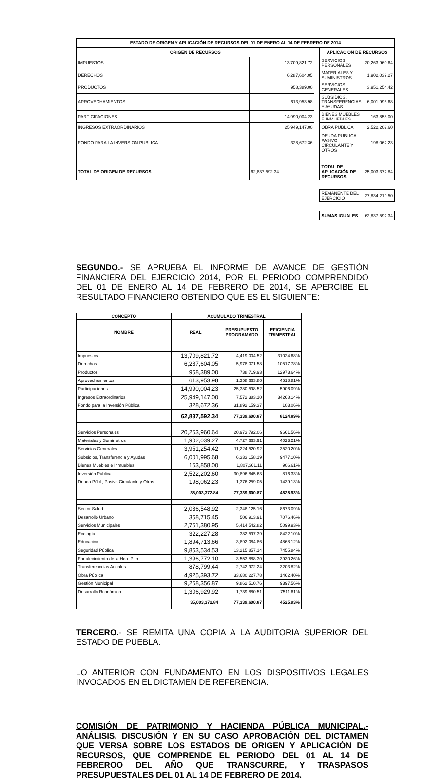| ESTADO DE ORIGEN Y APLICACIÓN DE RECURSOS DEL 01 DE ENERO AL 14 DE FEBRERO DE 2014 | | | | |
| --- | --- | --- | --- | --- |
| ORIGEN DE RECURSOS | | | APLICACIÓN DE RECURSOS | |
| IMPUESTOS | 13,709,821.72 | | SERVICIOS PERSONALES | 20,263,960.64 |
| DERECHOS | 6,287,604.05 | | MATERIALES Y SUMINISTROS | 1,902,039.27 |
| PRODUCTOS | 958,389.00 | | SERVICIOS GENERALES | 3,951,254.42 |
| APROVECHAMIENTOS | 613,953.98 | | SUBSIDIOS, TRANSFERENCIAS Y AYUDAS | 6,001,995.68 |
| PARTICIPACIONES | 14,990,004.23 | | BIENES MUEBLES E INMUEBLES | 163,858.00 |
| INGRESOS EXTRAORDINARIOS | 25,949,147.00 | | OBRA PUBLICA | 2,522,202.60 |
| FONDO PARA LA INVERSION PUBLICA | 328,672.36 | | DEUDA PUBLICA PASIVO CIRCULANTE Y OTROS | 198,062.23 |
| TOTAL DE ORIGEN DE RECURSOS | 62,837,592.34 | | TOTAL DE APLICACIÓN DE RECURSOS | 35,003,372.84 |
| | | | REMANENTE DEL EJERCICIO | 27,834,219.50 |
| | | | SUMAS IGUALES | 62,837,592.34 |
SEGUNDO.- SE APRUEBA EL INFORME DE AVANCE DE GESTIÓN FINANCIERA DEL EJERCICIO 2014, POR EL PERIODO COMPRENDIDO DEL 01 DE ENERO AL 14 DE FEBRERO DE 2014, SE APERCIBE EL RESULTADO FINANCIERO OBTENIDO QUE ES EL SIGUIENTE:
| CONCEPTO | ACUMULADO TRIMESTRAL | | |
| --- | --- | --- | --- |
| NOMBRE | REAL | PRESUPUESTO PROGRAMADO | EFICIENCIA TRIMESTRAL |
| Impuestos | 13,709,821.72 | 4,419,004.52 | 31024.68% |
| Derechos | 6,287,604.05 | 5,978,071.58 | 10517.78% |
| Productos | 958,389.00 | 738,719.93 | 12973.64% |
| Aprovechamientos | 613,953.98 | 1,358,663.86 | 4518.81% |
| Participaciones | 14,990,004.23 | 25,380,598.52 | 5906.09% |
| Ingresos Extraordinarios | 25,949,147.00 | 7,572,383.10 | 34268.14% |
| Fondo para la Inversión Pública | 328,672.36 | 31,892,159.37 | 103.06% |
| | 62,837,592.34 | 77,339,600.87 | 8124.89% |
| Servicios Personales | 20,263,960.64 | 20,973,792.06 | 9661.56% |
| Materiales y Suministros | 1,902,039.27 | 4,727,663.91 | 4023.21% |
| Servicios Generales | 3,951,254.42 | 11,224,520.92 | 3520.20% |
| Subsidios, Transferencia y Ayudas | 6,001,995.68 | 6,333,158.19 | 9477.10% |
| Bienes Muebles e Inmuebles | 163,858.00 | 1,807,361.11 | 906.61% |
| Inversión Pública | 2,522,202.60 | 30,896,845.63 | 816.33% |
| Deuda Públ., Pasivo Circulante y Otros | 198,062.23 | 1,376,259.05 | 1439.13% |
| | 35,003,372.84 | 77,339,600.87 | 4525.93% |
| Sector Salud | 2,036,548.92 | 2,348,125.16 | 8673.09% |
| Desarrollo Urbano | 358,715.45 | 506,913.91 | 7076.46% |
| Servicios Municipales | 2,761,380.95 | 5,414,542.82 | 5099.93% |
| Ecología | 322,227.28 | 382,597.39 | 8422.10% |
| Educación | 1,894,713.66 | 3,892,084.86 | 4868.12% |
| Seguridad Pública | 9,853,534.53 | 13,215,857.14 | 7455.84% |
| Fortalecimiento de la Hda. Pub. | 1,396,772.10 | 3,553,888.30 | 3930.26% |
| Transferenccias Anuales | 878,799.44 | 2,742,972.24 | 3203.82% |
| Obra Pública | 4,925,393.72 | 33,680,227.78 | 1462.40% |
| Gestión Municipal | 9,268,356.87 | 9,862,510.76 | 9397.56% |
| Desarrollo Rconómico | 1,306,929.92 | 1,739,880.51 | 7511.61% |
| | 35,003,372.84 | 77,339,600.87 | 4525.93% |
TERCERO.- SE REMITA UNA COPIA A LA AUDITORIA SUPERIOR DEL ESTADO DE PUEBLA.
LO ANTERIOR CON FUNDAMENTO EN LOS DISPOSITIVOS LEGALES INVOCADOS EN EL DICTAMEN DE REFERENCIA.
COMISIÓN DE PATRIMONIO Y HACIENDA PÚBLICA MUNICIPAL.- ANÁLISIS, DISCUSIÓN Y EN SU CASO APROBACIÓN DEL DICTAMEN QUE VERSA SOBRE LOS ESTADOS DE ORIGEN Y APLICACIÓN DE RECURSOS, QUE COMPRENDE EL PERIODO DEL 01 AL 14 DE FEBREROO DEL AÑO QUE TRANSCURRE, Y TRASPASOS PRESUPUESTALES DEL 01 AL 14 DE FEBRERO DE 2014.